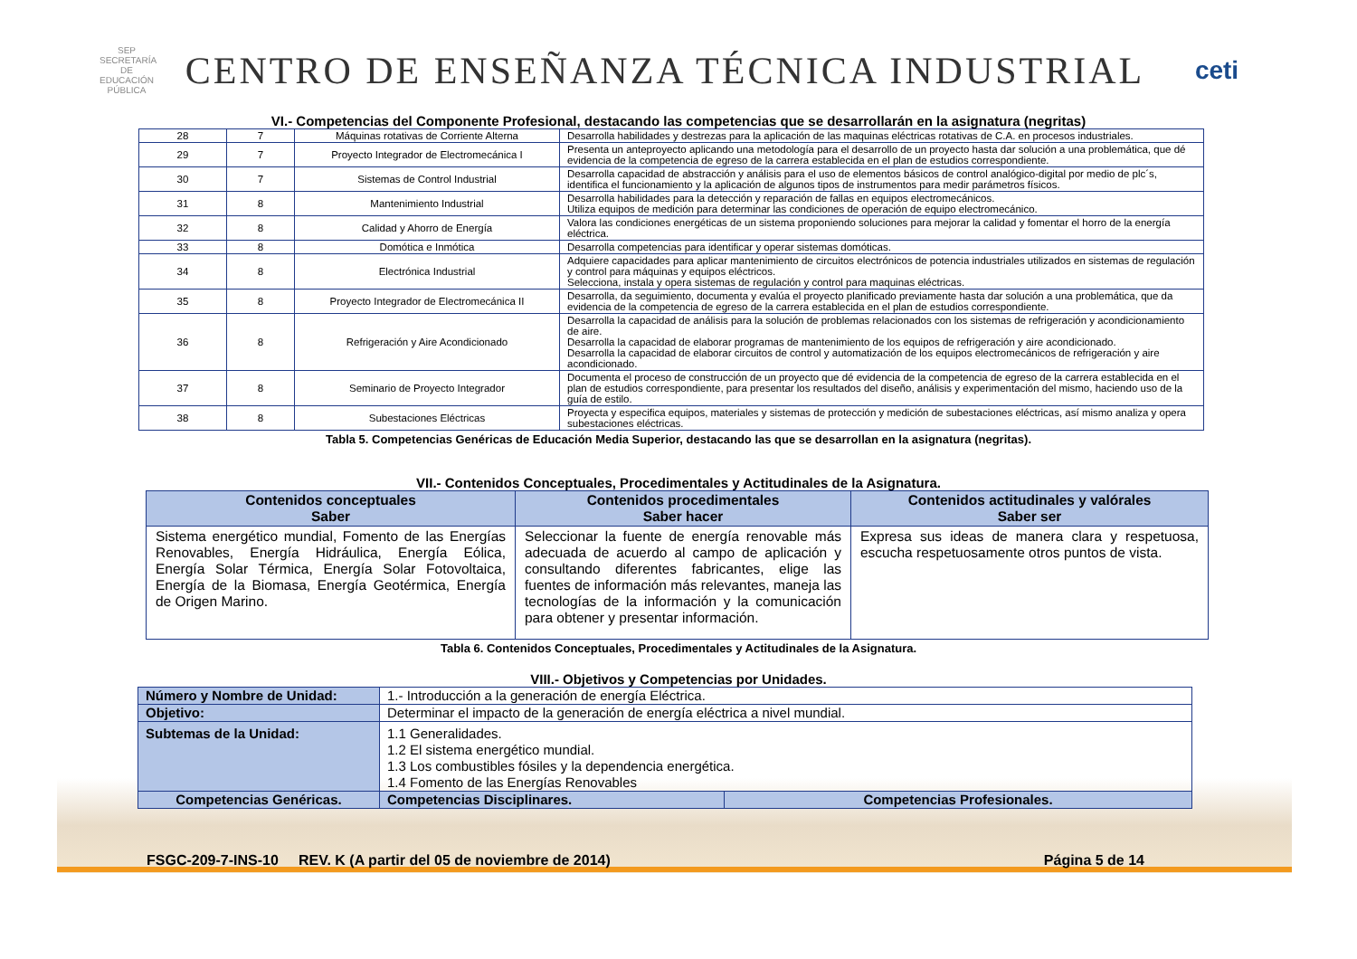SEP
SECRETARÍA DE EDUCACIÓN PÚBLICA
CENTRO DE ENSEÑANZA TÉCNICA INDUSTRIAL
ceti
VI.- Competencias del Componente Profesional, destacando las competencias que se desarrollarán en la asignatura (negritas)
| 28 | 7 | Máquinas rotativas de Corriente Alterna | Desarrolla habilidades y destrezas para la aplicación de las maquinas eléctricas rotativas de C.A. en procesos industriales. |
| 29 | 7 | Proyecto Integrador de Electromecánica I | Presenta un anteproyecto aplicando una metodología para el desarrollo de un proyecto hasta dar solución a una problemática, que dé evidencia de la competencia de egreso de la carrera establecida en el plan de estudios correspondiente. |
| 30 | 7 | Sistemas de Control Industrial | Desarrolla capacidad de abstracción y análisis para el uso de elementos básicos de control analógico-digital por medio de plc´s, identifica el funcionamiento y la aplicación de algunos tipos de instrumentos para medir parámetros físicos. |
| 31 | 8 | Mantenimiento Industrial | Desarrolla habilidades para la detección y reparación de fallas en equipos electromecánicos. Utiliza equipos de medición para determinar las condiciones de operación de equipo electromecánico. |
| 32 | 8 | Calidad y Ahorro de Energía | Valora las condiciones energéticas de un sistema proponiendo soluciones para mejorar la calidad y fomentar el horro de la energía eléctrica. |
| 33 | 8 | Domótica e Inmótica | Desarrolla competencias para identificar y operar sistemas domóticas. |
| 34 | 8 | Electrónica Industrial | Adquiere capacidades para aplicar mantenimiento de circuitos electrónicos de potencia industriales utilizados en sistemas de regulación y control para máquinas y equipos eléctricos. Selecciona, instala y opera sistemas de regulación y control para maquinas eléctricas. |
| 35 | 8 | Proyecto Integrador de Electromecánica II | Desarrolla, da seguimiento, documenta y evalúa el proyecto planificado previamente hasta dar solución a una problemática, que da evidencia de la competencia de egreso de la carrera establecida en el plan de estudios correspondiente. |
| 36 | 8 | Refrigeración y Aire Acondicionado | Desarrolla la capacidad de análisis para la solución de problemas relacionados con los sistemas de refrigeración y acondicionamiento de aire. Desarrolla la capacidad de elaborar programas de mantenimiento de los equipos de refrigeración y aire acondicionado. Desarrolla la capacidad de elaborar circuitos de control y automatización de los equipos electromecánicos de refrigeración y aire acondicionado. |
| 37 | 8 | Seminario de Proyecto Integrador | Documenta el proceso de construcción de un proyecto que dé evidencia de la competencia de egreso de la carrera establecida en el plan de estudios correspondiente, para presentar los resultados del diseño, análisis y experimentación del mismo, haciendo uso de la guía de estilo. |
| 38 | 8 | Subestaciones Eléctricas | Proyecta y especifica equipos, materiales y sistemas de protección y medición de subestaciones eléctricas, así mismo analiza y opera subestaciones eléctricas. |
Tabla 5. Competencias Genéricas de Educación Media Superior, destacando las que se desarrollan en la asignatura (negritas).
VII.- Contenidos Conceptuales, Procedimentales y Actitudinales de la Asignatura.
| Contenidos conceptuales Saber | Contenidos procedimentales Saber hacer | Contenidos actitudinales y valórales Saber ser |
| --- | --- | --- |
| Sistema energético mundial, Fomento de las Energías Renovables, Energía Hidráulica, Energía Eólica, Energía Solar Térmica, Energía Solar Fotovoltaica, Energía de la Biomasa, Energía Geotérmica, Energía de Origen Marino. | Seleccionar la fuente de energía renovable más adecuada de acuerdo al campo de aplicación y consultando diferentes fabricantes, elige las fuentes de información más relevantes, maneja las tecnologías de la información y la comunicación para obtener y presentar información. | Expresa sus ideas de manera clara y respetuosa, escucha respetuosamente otros puntos de vista. |
Tabla 6. Contenidos Conceptuales, Procedimentales y Actitudinales de la Asignatura.
VIII.- Objetivos y Competencias por Unidades.
| Número y Nombre de Unidad: | 1.- Introducción a la generación de energía Eléctrica. | |
| Objetivo: | Determinar el impacto de la generación de energía eléctrica a nivel mundial. | |
| Subtemas de la Unidad: | 1.1 Generalidades. 1.2 El sistema energético mundial. 1.3 Los combustibles fósiles y la dependencia energética. 1.4 Fomento de las Energías Renovables | |
| Competencias Genéricas. | Competencias Disciplinares. | Competencias Profesionales. |
FSGC-209-7-INS-10 REV. K (A partir del 05 de noviembre de 2014) Página 5 de 14